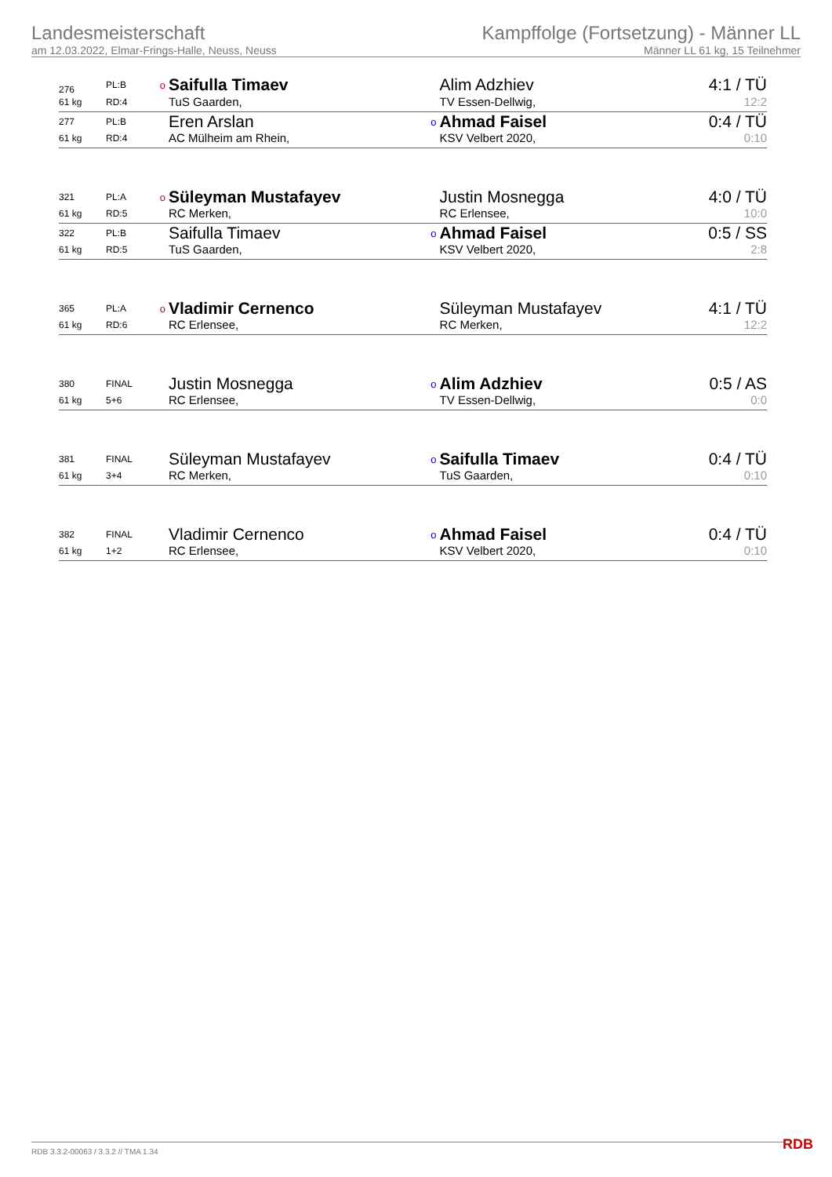Landesmeisterschaft
am 12.03.2022, Elmar-Frings-Halle, Neuss, Neuss
Kampffolge (Fortsetzung) - Männer LL
Männer LL 61 kg, 15 Teilnehmer
| 276 | PL:B | o | Saifulla Timaev | | Alim Adzhiev | 4:1 / TÜ |
| 61 kg | RD:4 | | TuS Gaarden, | | TV Essen-Dellwig, | 12:2 |
| 277 | PL:B | | Eren Arslan | o | Ahmad Faisel | 0:4 / TÜ |
| 61 kg | RD:4 | | AC Mülheim am Rhein, | | KSV Velbert 2020, | 0:10 |
| 321 | PL:A | o | Süleyman Mustafayev | | Justin Mosnegga | 4:0 / TÜ |
| 61 kg | RD:5 | | RC Merken, | | RC Erlensee, | 10:0 |
| 322 | PL:B | | Saifulla Timaev | o | Ahmad Faisel | 0:5 / SS |
| 61 kg | RD:5 | | TuS Gaarden, | | KSV Velbert 2020, | 2:8 |
| 365 | PL:A | o | Vladimir Cernenco | | Süleyman Mustafayev | 4:1 / TÜ |
| 61 kg | RD:6 | | RC Erlensee, | | RC Merken, | 12:2 |
| 380 | FINAL | | Justin Mosnegga | o | Alim Adzhiev | 0:5 / AS |
| 61 kg | 5+6 | | RC Erlensee, | | TV Essen-Dellwig, | 0:0 |
| 381 | FINAL | | Süleyman Mustafayev | o | Saifulla Timaev | 0:4 / TÜ |
| 61 kg | 3+4 | | RC Merken, | | TuS Gaarden, | 0:10 |
| 382 | FINAL | | Vladimir Cernenco | o | Ahmad Faisel | 0:4 / TÜ |
| 61 kg | 1+2 | | RC Erlensee, | | KSV Velbert 2020, | 0:10 |
RDB 3.3.2-00063 / 3.3.2 // TMA 1.34
RDB